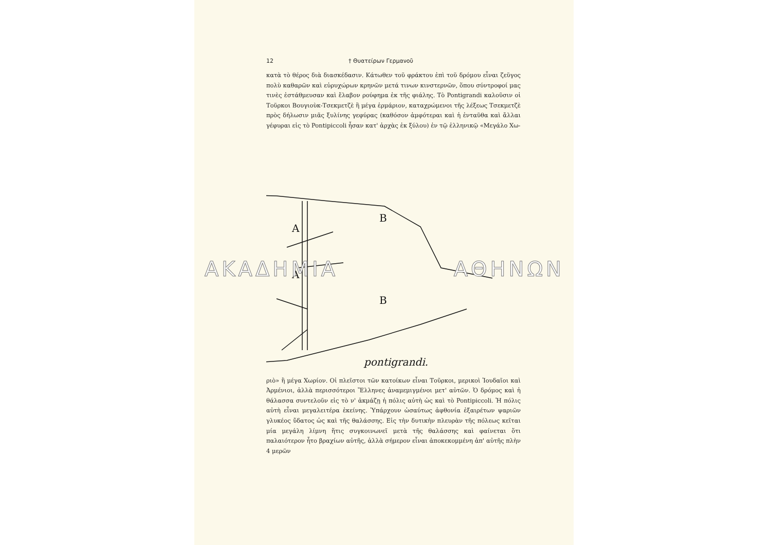12 † Θυατείρων Γερμανοῦ
κατὰ τὸ θέρος διὰ διασκέδασιν. Κάτωθεν τοῦ φράκτου ἐπὶ τοῦ δρόμου εἶναι ζεῦγος πολὺ καθαρῶν καὶ εὐρυχώρων κρηνῶν μετά τινων κινστερνῶν, ὅπου σύντροφοί μας τινὲς ἐστάθμευσαν καὶ ἔλαβον ρούφημα ἐκ τῆς φιάλης. Τὸ Pontigrandi καλοῦσιν οἱ Τοῦρκοι Βουγιοὺκ-Τσεκμετζὲ ἢ μέγα ἑρμάριον, καταχρώμενοι τῆς λέξεως Τσεκμετζὲ πρὸς δήλωσιν μιᾶς ξυλίνης γεφύρας (καθόσον ἀμφότεραι καὶ ἡ ἐνταῦθα καὶ ἄλλαι γέφυραι εἰς τὸ Pontipiccoli ἦσαν κατ' ἀρχὰς ἐκ ξύλου) ἐν τῷ ἑλληνικῷ «Μεγάλο Χω-
A
A
B
B
pontigrandi.
ριὸ» ἢ μέγα Χωρίον. Οἱ πλεῖστοι τῶν κατοίκων εἶναι Τοῦρκοι, μερικοὶ Ἰουδαῖοι καὶ Ἀρμένιοι, ἀλλὰ περισσότεροι Ἕλληνες ἀναμεμιγμένοι μετ' αὐτῶν. Ὁ δρόμος καὶ ἡ θάλασσα συντελοῦν εἰς τὸ ν' ἀκμάζῃ ἡ πόλις αὐτὴ ὡς καὶ τὸ Pontipiccoli. Ἡ πόλις αὐτὴ εἶναι μεγαλειτέρα ἐκείνης. Ὑπάρχουν ὡσαύτως ἀφθονία ἐξαιρέτων ψαριῶν γλυκέος ὕδατος ὡς καὶ τῆς θαλάσσης. Εἰς τὴν δυτικὴν πλευρὰν τῆς πόλεως κεῖται μία μεγάλη λίμνη ἥτις συγκοινωνεῖ μετὰ τῆς θαλάσσης καὶ φαίνεται ὅτι παλαιότερον ἦτο βραχίων αὐτῆς, ἀλλὰ σήμερον εἶναι ἀποκεκομμένη ἀπ' αὐτῆς πλὴν 4 μερῶν
ΑΚΑΔΗΜΙΑ ΑΘΗΝΩΝ